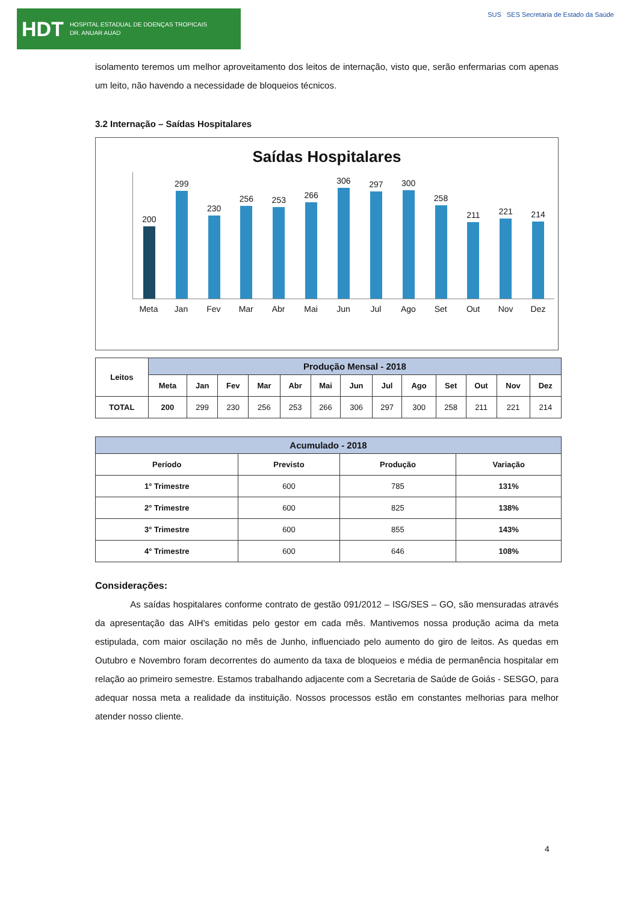HDT HOSPITAL ESTADUAL DE DOENÇAS TROPICAIS
DR. ANUAR AUAD
SUS SES Secretaria de Estado da Saúde
isolamento teremos um melhor aproveitamento dos leitos de internação, visto que, serão enfermarias com apenas um leito, não havendo a necessidade de bloqueios técnicos.
3.2 Internação – Saídas Hospitalares
Saídas Hospitalares
200
299
230
256
253
266
306
297
300
258
211
221
214
Meta Jan Fev Mar Abr Mai Jun Jul Ago Set Out Nov Dez
| Leitos | Produção Mensal - 2018 | | | | | | | | | | | | |
| --- | --- | --- | --- | --- | --- | --- | --- | --- | --- | --- | --- | --- | --- |
| | Meta | Jan | Fev | Mar | Abr | Mai | Jun | Jul | Ago | Set | Out | Nov | Dez |
| TOTAL | 200 | 299 | 230 | 256 | 253 | 266 | 306 | 297 | 300 | 258 | 211 | 221 | 214 |
| Acumulado - 2018 | | | |
| --- | --- | --- | --- |
| Período | Previsto | Produção | Variação |
| 1° Trimestre | 600 | 785 | 131% |
| 2° Trimestre | 600 | 825 | 138% |
| 3° Trimestre | 600 | 855 | 143% |
| 4° Trimestre | 600 | 646 | 108% |
Considerações:
As saídas hospitalares conforme contrato de gestão 091/2012 – ISG/SES – GO, são mensuradas através da apresentação das AIH's emitidas pelo gestor em cada mês. Mantivemos nossa produção acima da meta estipulada, com maior oscilação no mês de Junho, influenciado pelo aumento do giro de leitos. As quedas em Outubro e Novembro foram decorrentes do aumento da taxa de bloqueios e média de permanência hospitalar em relação ao primeiro semestre. Estamos trabalhando adjacente com a Secretaria de Saúde de Goiás - SESGO, para adequar nossa meta a realidade da instituição. Nossos processos estão em constantes melhorias para melhor atender nosso cliente.
4